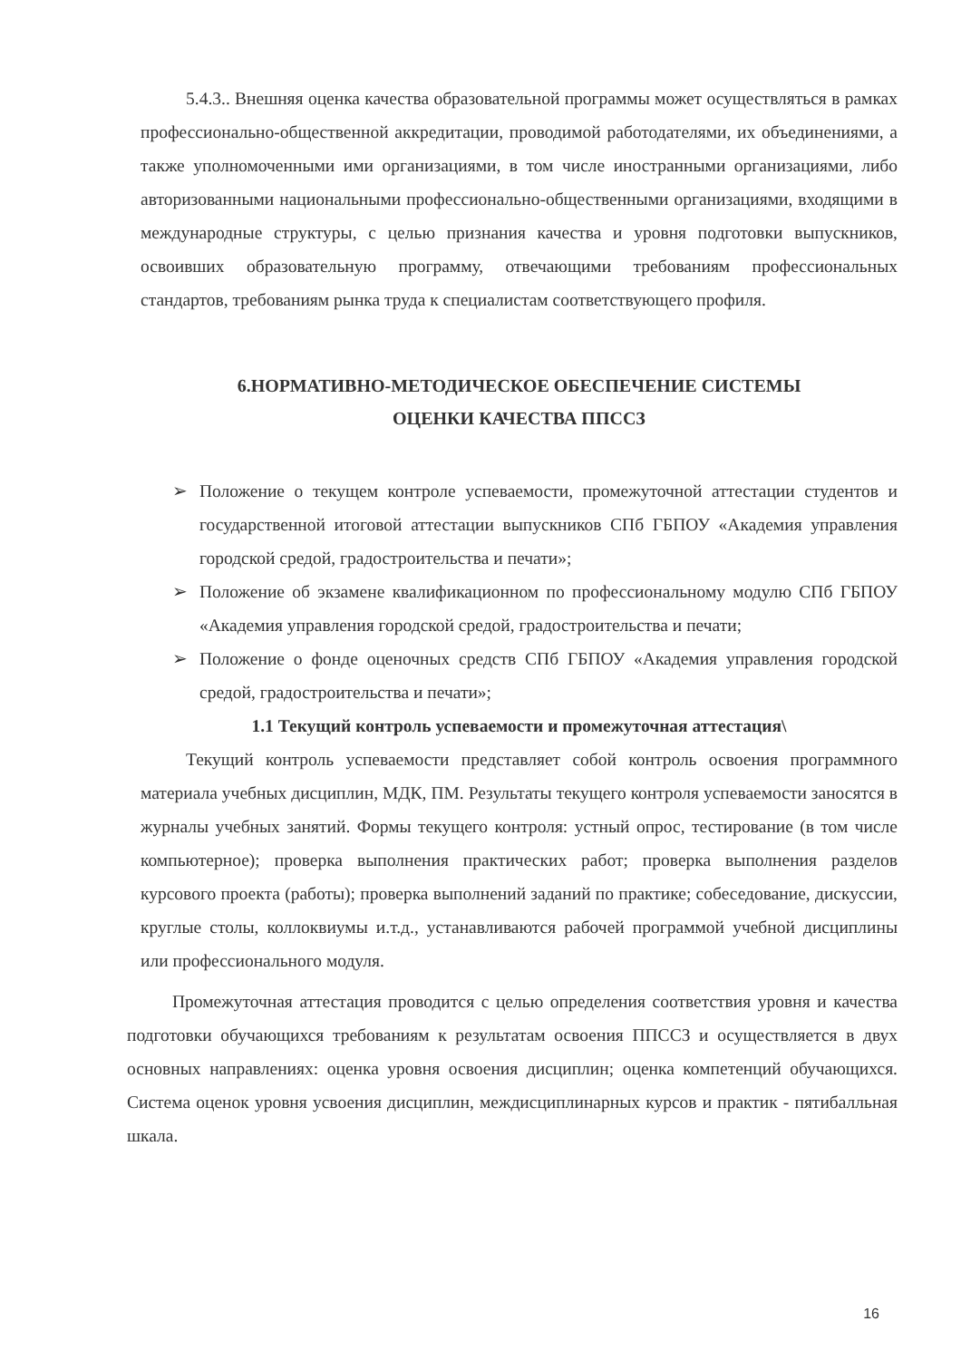5.4.3.. Внешняя оценка качества образовательной программы может осуществляться в рамках профессионально-общественной аккредитации, проводимой работодателями, их объединениями, а также уполномоченными ими организациями, в том числе иностранными организациями, либо авторизованными национальными профессионально-общественными организациями, входящими в международные структуры, с целью признания качества и уровня подготовки выпускников, освоивших образовательную программу, отвечающими требованиям профессиональных стандартов, требованиям рынка труда к специалистам соответствующего профиля.
6.НОРМАТИВНО-МЕТОДИЧЕСКОЕ ОБЕСПЕЧЕНИЕ СИСТЕМЫ
ОЦЕНКИ КАЧЕСТВА ППССЗ
➢ Положение о текущем контроле успеваемости, промежуточной аттестации студентов и государственной итоговой аттестации выпускников СПб ГБПОУ «Академия управления городской средой, градостроительства и печати»;
➢ Положение об экзамене квалификационном по профессиональному модулю СПб ГБПОУ «Академия управления городской средой, градостроительства и печати;
➢ Положение о фонде оценочных средств СПб ГБПОУ «Академия управления городской средой, градостроительства и печати»;
1.1 Текущий контроль успеваемости и промежуточная аттестация\
Текущий контроль успеваемости представляет собой контроль освоения программного материала учебных дисциплин, МДК, ПМ. Результаты текущего контроля успеваемости заносятся в журналы учебных занятий. Формы текущего контроля: устный опрос, тестирование (в том числе компьютерное); проверка выполнения практических работ; проверка выполнения разделов курсового проекта (работы); проверка выполнений заданий по практике; собеседование, дискуссии, круглые столы, коллоквиумы и.т.д., устанавливаются рабочей программой учебной дисциплины или профессионального модуля.
Промежуточная аттестация проводится с целью определения соответствия уровня и качества подготовки обучающихся требованиям к результатам освоения ППССЗ и осуществляется в двух основных направлениях: оценка уровня освоения дисциплин; оценка компетенций обучающихся. Система оценок уровня усвоения дисциплин, междисциплинарных курсов и практик - пятибалльная шкала.
16